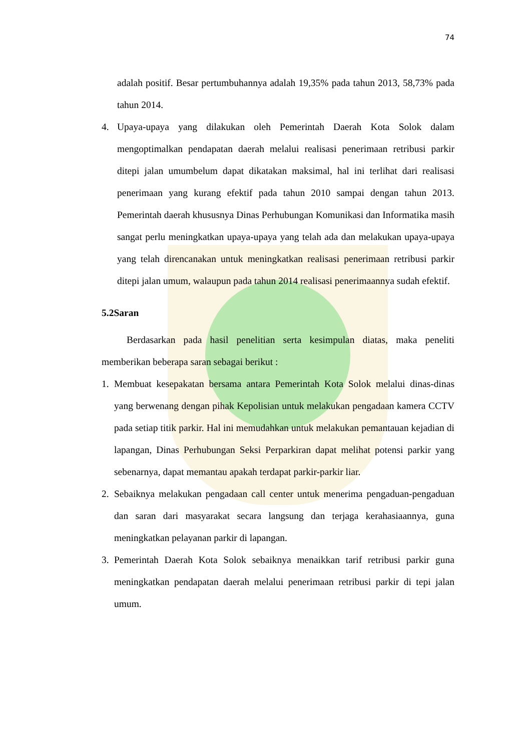74
adalah positif. Besar pertumbuhannya adalah 19,35% pada tahun 2013, 58,73% pada tahun 2014.
4. Upaya-upaya yang dilakukan oleh Pemerintah Daerah Kota Solok dalam mengoptimalkan pendapatan daerah melalui realisasi penerimaan retribusi parkir ditepi jalan umumbelum dapat dikatakan maksimal, hal ini terlihat dari realisasi penerimaan yang kurang efektif pada tahun 2010 sampai dengan tahun 2013. Pemerintah daerah khususnya Dinas Perhubungan Komunikasi dan Informatika masih sangat perlu meningkatkan upaya-upaya yang telah ada dan melakukan upaya-upaya yang telah direncanakan untuk meningkatkan realisasi penerimaan retribusi parkir ditepi jalan umum, walaupun pada tahun 2014 realisasi penerimaannya sudah efektif.
5.2Saran
Berdasarkan pada hasil penelitian serta kesimpulan diatas, maka peneliti memberikan beberapa saran sebagai berikut :
1. Membuat kesepakatan bersama antara Pemerintah Kota Solok melalui dinas-dinas yang berwenang dengan pihak Kepolisian untuk melakukan pengadaan kamera CCTV pada setiap titik parkir. Hal ini memudahkan untuk melakukan pemantauan kejadian di lapangan, Dinas Perhubungan Seksi Perparkiran dapat melihat potensi parkir yang sebenarnya, dapat memantau apakah terdapat parkir-parkir liar.
2. Sebaiknya melakukan pengadaan call center untuk menerima pengaduan-pengaduan dan saran dari masyarakat secara langsung dan terjaga kerahasiaannya, guna meningkatkan pelayanan parkir di lapangan.
3. Pemerintah Daerah Kota Solok sebaiknya menaikkan tarif retribusi parkir guna meningkatkan pendapatan daerah melalui penerimaan retribusi parkir di tepi jalan umum.